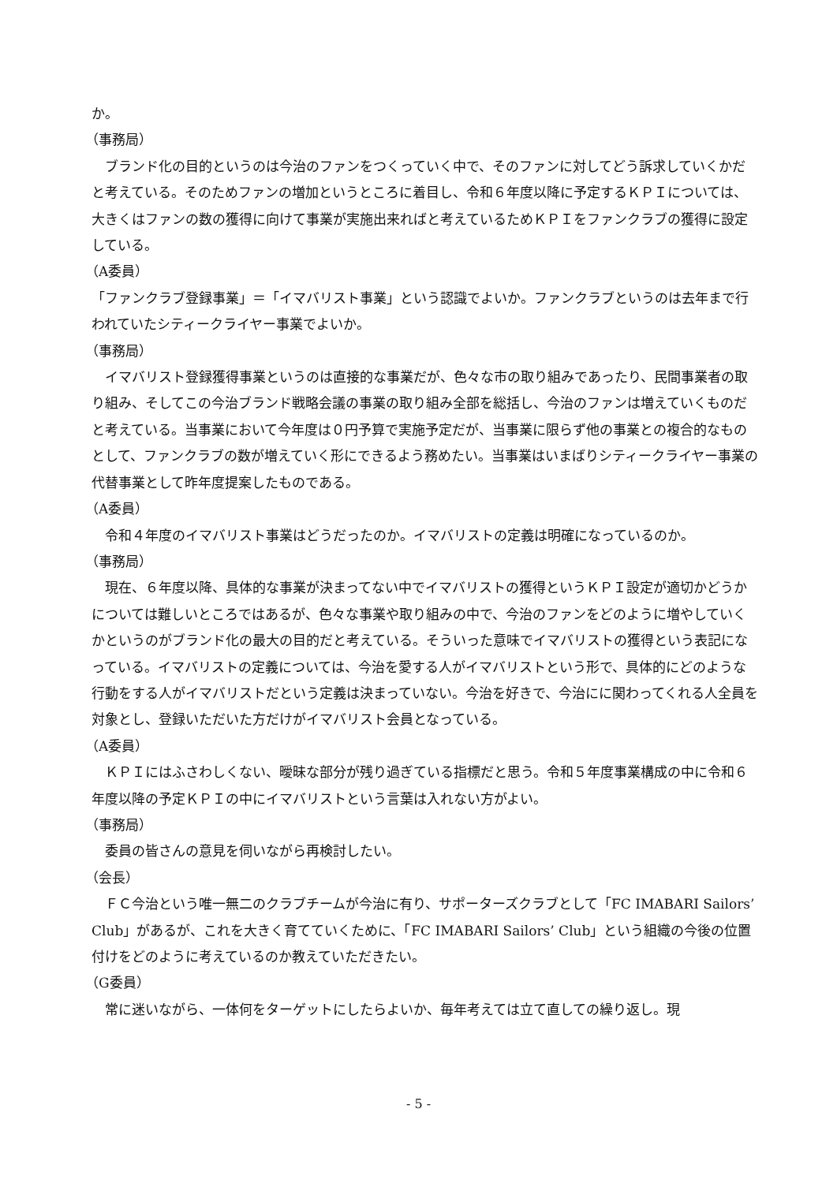か。
（事務局）
ブランド化の目的というのは今治のファンをつくっていく中で、そのファンに対してどう訴求していくかだと考えている。そのためファンの増加というところに着目し、令和６年度以降に予定するＫＰＩについては、大きくはファンの数の獲得に向けて事業が実施出来ればと考えているためＫＰＩをファンクラブの獲得に設定している。
（A委員）
「ファンクラブ登録事業」＝「イマバリスト事業」という認識でよいか。ファンクラブというのは去年まで行われていたシティークライヤー事業でよいか。
（事務局）
イマバリスト登録獲得事業というのは直接的な事業だが、色々な市の取り組みであったり、民間事業者の取り組み、そしてこの今治ブランド戦略会議の事業の取り組み全部を総括し、今治のファンは増えていくものだと考えている。当事業において今年度は０円予算で実施予定だが、当事業に限らず他の事業との複合的なものとして、ファンクラブの数が増えていく形にできるよう務めたい。当事業はいまばりシティークライヤー事業の代替事業として昨年度提案したものである。
（A委員）
令和４年度のイマバリスト事業はどうだったのか。イマバリストの定義は明確になっているのか。
（事務局）
現在、６年度以降、具体的な事業が決まってない中でイマバリストの獲得というＫＰＩ設定が適切かどうかについては難しいところではあるが、色々な事業や取り組みの中で、今治のファンをどのように増やしていくかというのがブランド化の最大の目的だと考えている。そういった意味でイマバリストの獲得という表記になっている。イマバリストの定義については、今治を愛する人がイマバリストという形で、具体的にどのような行動をする人がイマバリストだという定義は決まっていない。今治を好きで、今治にに関わってくれる人全員を対象とし、登録いただいた方だけがイマバリスト会員となっている。
（A委員）
ＫＰＩにはふさわしくない、曖昧な部分が残り過ぎている指標だと思う。令和５年度事業構成の中に令和６年度以降の予定ＫＰＩの中にイマバリストという言葉は入れない方がよい。
（事務局）
委員の皆さんの意見を伺いながら再検討したい。
（会長）
ＦＣ今治という唯一無二のクラブチームが今治に有り、サポーターズクラブとして「FC IMABARI Sailors’ Club」があるが、これを大きく育てていくために、「FC IMABARI Sailors’ Club」という組織の今後の位置付けをどのように考えているのか教えていただきたい。
（G委員）
常に迷いながら、一体何をターゲットにしたらよいか、毎年考えては立て直しての繰り返し。現
- 5 -